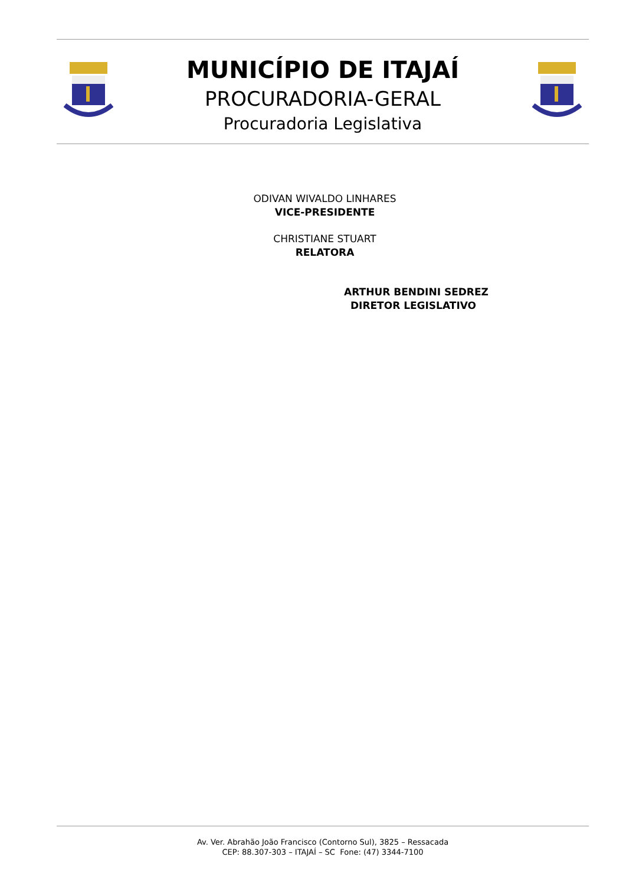MUNICÍPIO DE ITAJAÍ
PROCURADORIA-GERAL
Procuradoria Legislativa
ODIVAN WIVALDO LINHARES
VICE-PRESIDENTE
CHRISTIANE STUART
RELATORA
ARTHUR BENDINI SEDREZ
DIRETOR LEGISLATIVO
Av. Ver. Abrahão João Francisco (Contorno Sul), 3825 – Ressacada
CEP: 88.307-303 – ITAJAÍ – SC Fone: (47) 3344-7100